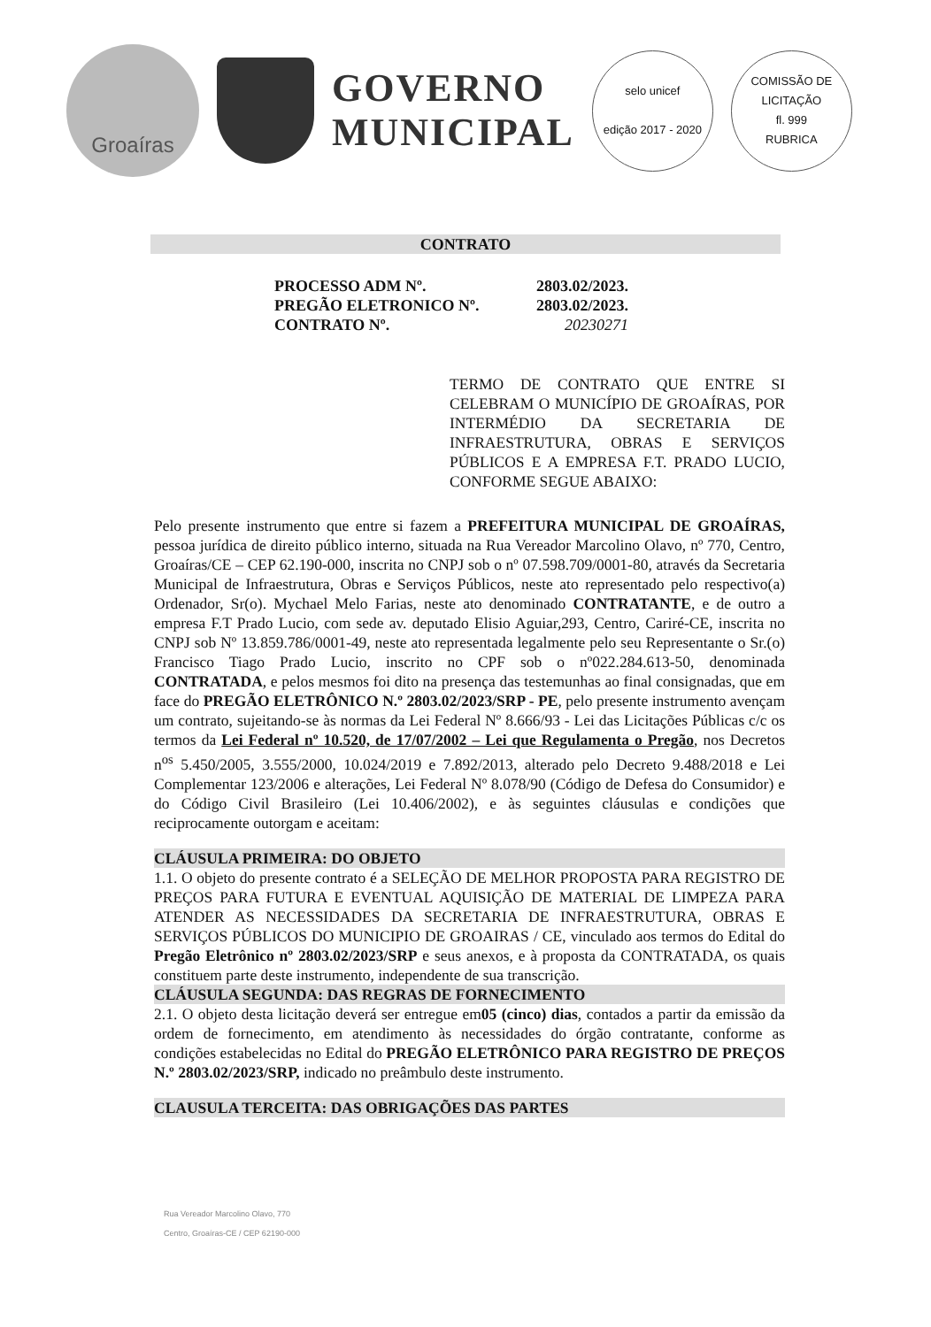Groaíras
GOVERNO
MUNICIPAL
selo unicef
edição 2017 - 2020
COMISSÃO DE LICITAÇÃO
fl. 999
RUBRICA
CONTRATO
PROCESSO ADM Nº. 2803.02/2023.
PREGÃO ELETRONICO Nº. 2803.02/2023.
CONTRATO Nº. 20230271
TERMO DE CONTRATO QUE ENTRE SI CELEBRAM O MUNICÍPIO DE GROAÍRAS, POR INTERMÉDIO DA SECRETARIA DE INFRAESTRUTURA, OBRAS E SERVIÇOS PÚBLICOS E A EMPRESA F.T. PRADO LUCIO, CONFORME SEGUE ABAIXO:
Pelo presente instrumento que entre si fazem a PREFEITURA MUNICIPAL DE GROAÍRAS, pessoa jurídica de direito público interno, situada na Rua Vereador Marcolino Olavo, nº 770, Centro, Groaíras/CE – CEP 62.190-000, inscrita no CNPJ sob o nº 07.598.709/0001-80, através da Secretaria Municipal de Infraestrutura, Obras e Serviços Públicos, neste ato representado pelo respectivo(a) Ordenador, Sr(o). Mychael Melo Farias, neste ato denominado CONTRATANTE, e de outro a empresa F.T Prado Lucio, com sede av. deputado Elisio Aguiar,293, Centro, Cariré-CE, inscrita no CNPJ sob Nº 13.859.786/0001-49, neste ato representada legalmente pelo seu Representante o Sr.(o) Francisco Tiago Prado Lucio, inscrito no CPF sob o nº022.284.613-50, denominada CONTRATADA, e pelos mesmos foi dito na presença das testemunhas ao final consignadas, que em face do PREGÃO ELETRÔNICO N.º 2803.02/2023/SRP - PE, pelo presente instrumento avençam um contrato, sujeitando-se às normas da Lei Federal Nº 8.666/93 - Lei das Licitações Públicas c/c os termos da Lei Federal nº 10.520, de 17/07/2002 – Lei que Regulamenta o Pregão, nos Decretos n<sup>os</sup> 5.450/2005, 3.555/2000, 10.024/2019 e 7.892/2013, alterado pelo Decreto 9.488/2018 e Lei Complementar 123/2006 e alterações, Lei Federal Nº 8.078/90 (Código de Defesa do Consumidor) e do Código Civil Brasileiro (Lei 10.406/2002), e às seguintes cláusulas e condições que reciprocamente outorgam e aceitam:
CLÁUSULA PRIMEIRA: DO OBJETO
1.1. O objeto do presente contrato é a SELEÇÃO DE MELHOR PROPOSTA PARA REGISTRO DE PREÇOS PARA FUTURA E EVENTUAL AQUISIÇÃO DE MATERIAL DE LIMPEZA PARA ATENDER AS NECESSIDADES DA SECRETARIA DE INFRAESTRUTURA, OBRAS E SERVIÇOS PÚBLICOS DO MUNICIPIO DE GROAIRAS / CE, vinculado aos termos do Edital do Pregão Eletrônico nº 2803.02/2023/SRP e seus anexos, e à proposta da CONTRATADA, os quais constituem parte deste instrumento, independente de sua transcrição.
CLÁUSULA SEGUNDA: DAS REGRAS DE FORNECIMENTO
2.1. O objeto desta licitação deverá ser entregue em05 (cinco) dias, contados a partir da emissão da ordem de fornecimento, em atendimento às necessidades do órgão contratante, conforme as condições estabelecidas no Edital do PREGÃO ELETRÔNICO PARA REGISTRO DE PREÇOS N.º 2803.02/2023/SRP, indicado no preâmbulo deste instrumento.
CLAUSULA TERCEITA: DAS OBRIGAÇÕES DAS PARTES
Rua Vereador Marcolino Olavo, 770
Centro, Groaíras-CE / CEP 62190-000